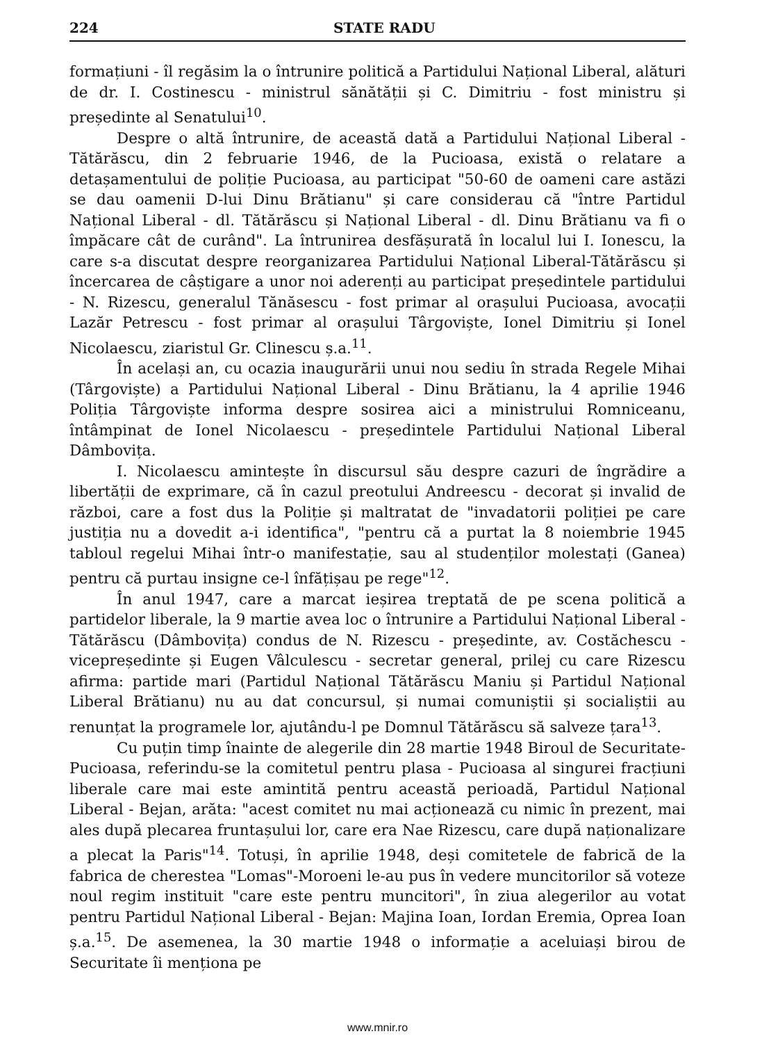224 STATE RADU
formațiuni - îl regăsim la o întrunire politică a Partidului Național Liberal, alături de dr. I. Costinescu - ministrul sănătății și C. Dimitriu - fost ministru și președinte al Senatului<sup>10</sup>.
Despre o altă întrunire, de această dată a Partidului Național Liberal - Tătărăscu, din 2 februarie 1946, de la Pucioasa, există o relatare a detașamentului de poliție Pucioasa, au participat "50-60 de oameni care astăzi se dau oamenii D-lui Dinu Brătianu" și care considerau că "între Partidul Național Liberal - dl. Tătărăscu și Național Liberal - dl. Dinu Brătianu va fi o împăcare cât de curând". La întrunirea desfășurată în localul lui I. Ionescu, la care s-a discutat despre reorganizarea Partidului Național Liberal-Tătărăscu și încercarea de câștigare a unor noi aderenți au participat președintele partidului - N. Rizescu, generalul Tănăsescu - fost primar al orașului Pucioasa, avocații Lazăr Petrescu - fost primar al orașului Târgoviște, Ionel Dimitriu și Ionel Nicolaescu, ziaristul Gr. Clinescu ș.a.<sup>11</sup>.
În același an, cu ocazia inaugurării unui nou sediu în strada Regele Mihai (Târgoviște) a Partidului Național Liberal - Dinu Brătianu, la 4 aprilie 1946 Poliția Târgoviște informa despre sosirea aici a ministrului Romniceanu, întâmpinat de Ionel Nicolaescu - președintele Partidului Național Liberal Dâmbovița.
I. Nicolaescu amintește în discursul său despre cazuri de îngrădire a libertății de exprimare, că în cazul preotului Andreescu - decorat și invalid de război, care a fost dus la Poliție și maltratat de "invadatorii poliției pe care justiția nu a dovedit a-i identifica", "pentru că a purtat la 8 noiembrie 1945 tabloul regelui Mihai într-o manifestație, sau al studenților molestați (Ganea) pentru că purtau insigne ce-l înfățișau pe rege"<sup>12</sup>.
În anul 1947, care a marcat ieșirea treptată de pe scena politică a partidelor liberale, la 9 martie avea loc o întrunire a Partidului Național Liberal - Tătărăscu (Dâmbovița) condus de N. Rizescu - președinte, av. Costăchescu - vicepreședinte și Eugen Vâlculescu - secretar general, prilej cu care Rizescu afirma: partide mari (Partidul Național Tătărăscu Maniu și Partidul Național Liberal Brătianu) nu au dat concursul, și numai comuniștii și socialiștii au renunțat la programele lor, ajutându-l pe Domnul Tătărăscu să salveze țara<sup>13</sup>.
Cu puțin timp înainte de alegerile din 28 martie 1948 Biroul de Securitate-Pucioasa, referindu-se la comitetul pentru plasa - Pucioasa al singurei fracțiuni liberale care mai este amintită pentru această perioadă, Partidul Național Liberal - Bejan, arăta: "acest comitet nu mai acționează cu nimic în prezent, mai ales după plecarea fruntașului lor, care era Nae Rizescu, care după naționalizare a plecat la Paris"<sup>14</sup>. Totuși, în aprilie 1948, deși comitetele de fabrică de la fabrica de cherestea "Lomas"-Moroeni le-au pus în vedere muncitorilor să voteze noul regim instituit "care este pentru muncitori", în ziua alegerilor au votat pentru Partidul Național Liberal - Bejan: Majina Ioan, Iordan Eremia, Oprea Ioan ș.a.<sup>15</sup>. De asemenea, la 30 martie 1948 o informație a aceluiași birou de Securitate îi menționa pe
www.mnir.ro